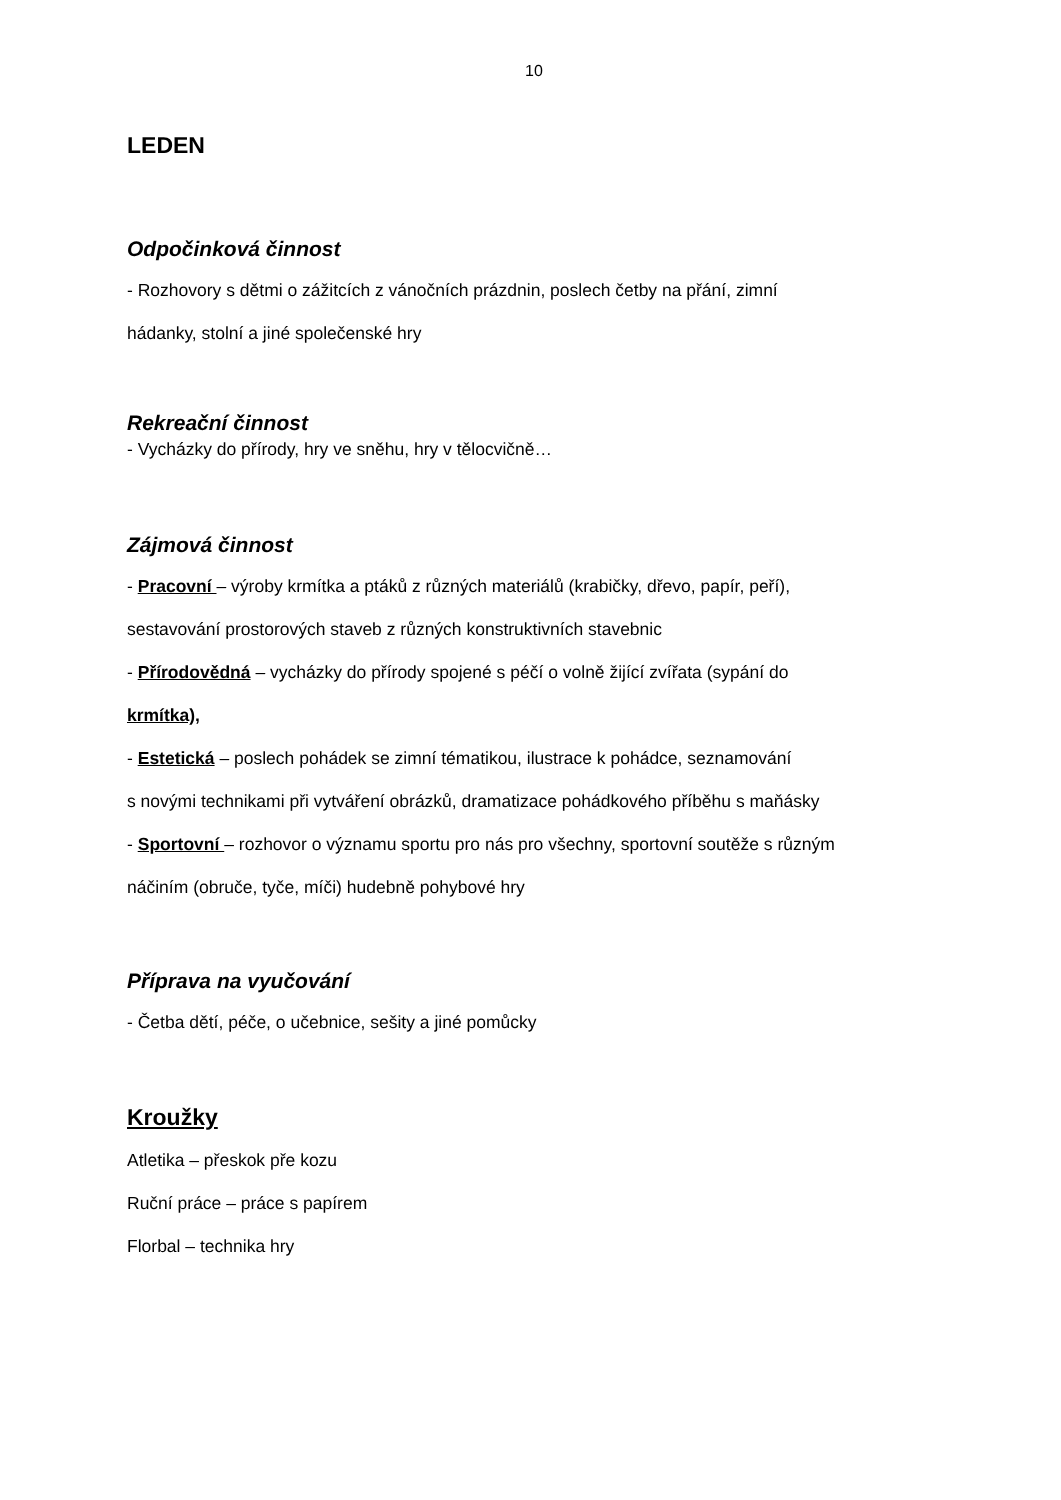10
LEDEN
Odpočinková činnost
- Rozhovory s dětmi o zážitcích z vánočních prázdnin, poslech četby na přání, zimní
hádanky, stolní a jiné společenské hry
Rekreační činnost
- Vycházky do přírody, hry ve sněhu, hry v tělocvičně…
Zájmová činnost
- Pracovní – výroby krmítka a ptáků z různých materiálů (krabičky, dřevo, papír, peří),
sestavování prostorových staveb z různých konstruktivních stavebnic
- Přírodovědná – vycházky do přírody spojené s péčí o volně žijící zvířata (sypání do
krmítka),
- Estetická – poslech pohádek se zimní tématikou, ilustrace k pohádce, seznamování
s novými technikami při vytváření obrázků, dramatizace pohádkového příběhu s maňásky
- Sportovní – rozhovor o významu sportu pro nás pro všechny, sportovní soutěže s různým
náčiním (obruče, tyče, míči) hudebně pohybové hry
Příprava na vyučování
- Četba dětí, péče, o učebnice, sešity a jiné pomůcky
Kroužky
Atletika – přeskok pře kozu
Ruční práce – práce s papírem
Florbal – technika hry